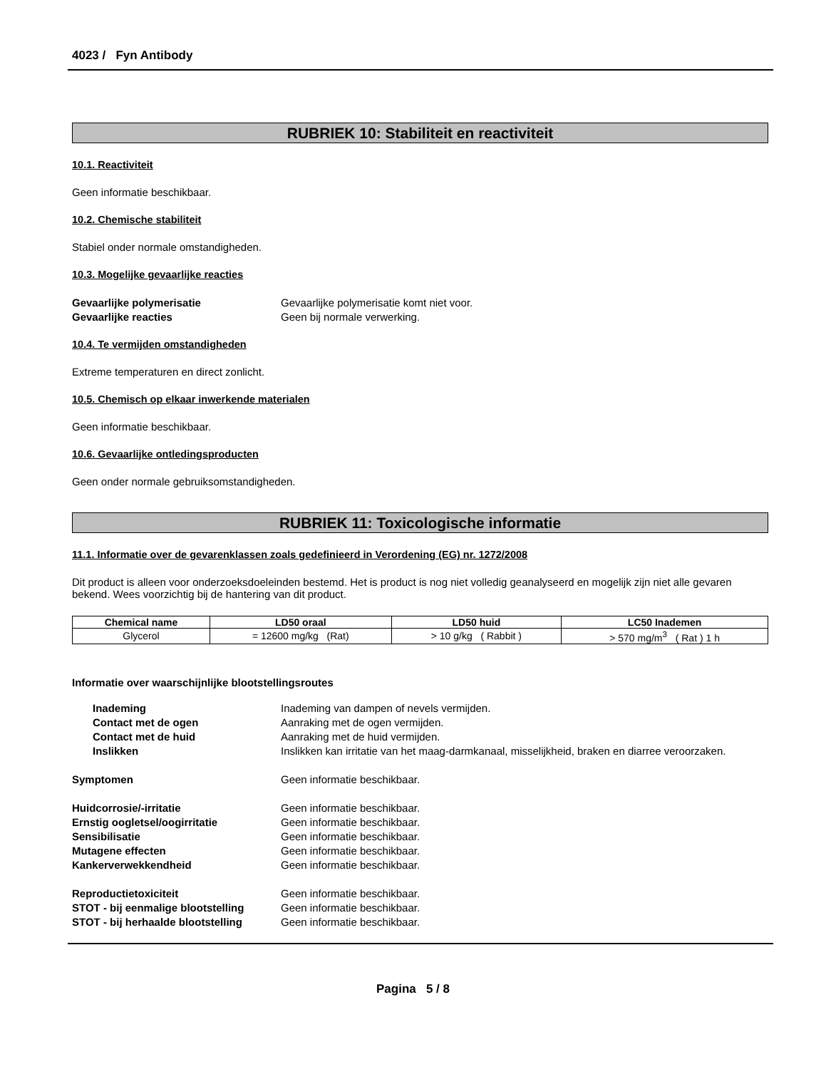4023 / Fyn Antibody
RUBRIEK 10: Stabiliteit en reactiviteit
10.1. Reactiviteit
Geen informatie beschikbaar.
10.2. Chemische stabiliteit
Stabiel onder normale omstandigheden.
10.3. Mogelijke gevaarlijke reacties
Gevaarlijke polymerisatie Gevaarlijke polymerisatie komt niet voor. Gevaarlijke reacties Geen bij normale verwerking.
10.4. Te vermijden omstandigheden
Extreme temperaturen en direct zonlicht.
10.5. Chemisch op elkaar inwerkende materialen
Geen informatie beschikbaar.
10.6. Gevaarlijke ontledingsproducten
Geen onder normale gebruiksomstandigheden.
RUBRIEK 11: Toxicologische informatie
11.1. Informatie over de gevarenklassen zoals gedefinieerd in Verordening (EG) nr. 1272/2008
Dit product is alleen voor onderzoeksdoeleinden bestemd. Het is product is nog niet volledig geanalyseerd en mogelijk zijn niet alle gevaren bekend. Wees voorzichtig bij de hantering van dit product.
| Chemical name | LD50 oraal | LD50 huid | LC50 Inademen |
| --- | --- | --- | --- |
| Glycerol | = 12600 mg/kg (Rat) | > 10 g/kg ( Rabbit ) | > 570 mg/m<sup>3</sup> ( Rat ) 1 h |
Informatie over waarschijnlijke blootstellingsroutes
Inademing Inademing van dampen of nevels vermijden. Contact met de ogen Aanraking met de ogen vermijden. Contact met de huid Aanraking met de huid vermijden. Inslikken Inslikken kan irritatie van het maag-darmkanaal, misselijkheid, braken en diarree veroorzaken.
Symptomen Geen informatie beschikbaar.
Huidcorrosie/-irritatie Geen informatie beschikbaar. Ernstig oogletsel/oogirritatie Geen informatie beschikbaar. Sensibilisatie Geen informatie beschikbaar. Mutagene effecten Geen informatie beschikbaar. Kankerverwekkendheid Geen informatie beschikbaar.
Reproductietoxiciteit Geen informatie beschikbaar. STOT - bij eenmalige blootstelling Geen informatie beschikbaar. STOT - bij herhaalde blootstelling Geen informatie beschikbaar.
Pagina 5 / 8